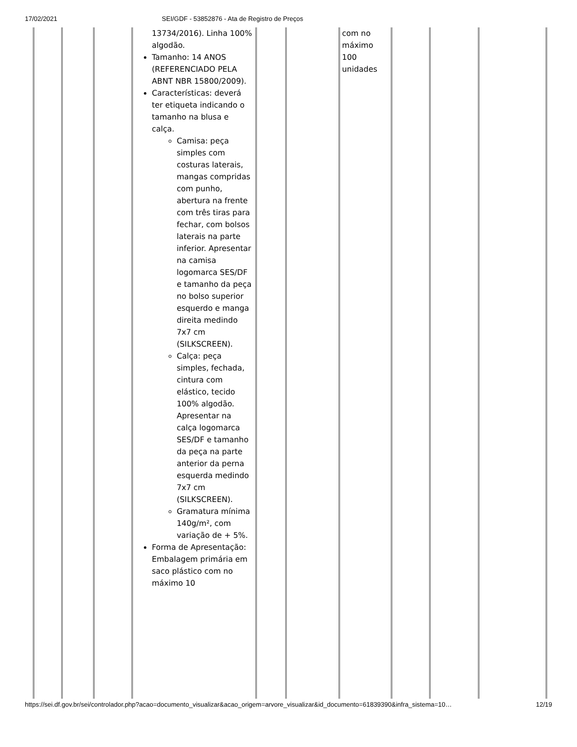17/02/2021 SEI/GDF - 53852876 - Ata de Registro de Preços
| | | | 13734/2016). Linha 100% algodão. Tamanho: 14 ANOS (REFERENCIADO PELA ABNT NBR 15800/2009). Características: deverá ter etiqueta indicando o tamanho na blusa e calça. Camisa: peça simples com costuras laterais, mangas compridas com punho, abertura na frente com três tiras para fechar, com bolsos laterais na parte inferior. Apresentar na camisa logomarca SES/DF e tamanho da peça no bolso superior esquerdo e manga direita medindo 7x7 cm (SILKSCREEN). Calça: peça simples, fechada, cintura com elástico, tecido 100% algodão. Apresentar na calça logomarca SES/DF e tamanho da peça na parte anterior da perna esquerda medindo 7x7 cm (SILKSCREEN). Gramatura mínima 140g/m², com variação de + 5%. Forma de Apresentação: Embalagem primária em saco plástico com no máximo 10 | | | com no máximo 100 unidades | | | |
https://sei.df.gov.br/sei/controlador.php?acao=documento_visualizar&acao_origem=arvore_visualizar&id_documento=61839390&infra_sistema=10… 12/19